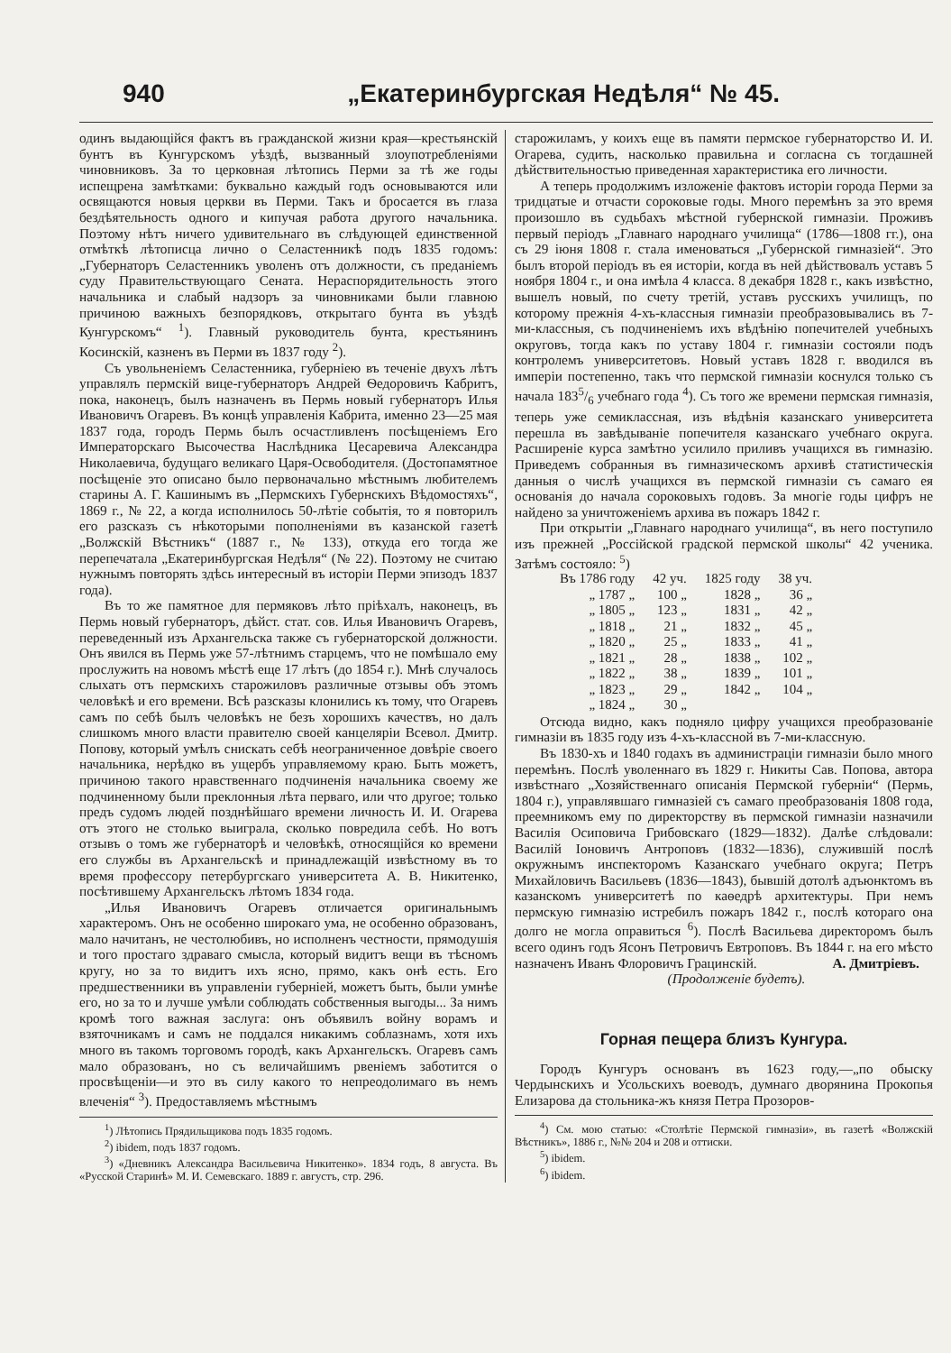940 „Екатеринбургская Недѣля“ № 45.
одинъ выдающійся фактъ въ гражданской жизни края—крестьянскій бунтъ въ Кунгурскомъ уѣздѣ, вызванный злоупотребленіями чиновниковъ. За то церковная лѣтопись Перми за тѣ же годы испещрена замѣтками: буквально каждый годъ основываются или освящаются новыя церкви въ Перми. Такъ и бросается въ глаза бездѣятельность одного и кипучая работа другого начальника. Поэтому нѣтъ ничего удивительнаго въ слѣдующей единственной отмѣткѣ лѣтописца лично о Селастенникѣ подъ 1835 годомъ: „Губернаторъ Селастенникъ уволенъ отъ должности, съ преданіемъ суду Правительствующаго Сената. Нераспорядительность этого начальника и слабый надзоръ за чиновниками были главною причиною важныхъ безпорядковъ, открытаго бунта въ уѣздѣ Кунгурскомъ“ <sup>1</sup>). Главный руководитель бунта, крестьянинъ Косинскій, казненъ въ Перми въ 1837 году <sup>2</sup>).
Съ увольненіемъ Селастенника, губерніею въ теченіе двухъ лѣтъ управлялъ пермскій вице-губернаторъ Андрей Ѳедоровичъ Кабритъ, пока, наконецъ, былъ назначенъ въ Пермь новый губернаторъ Илья Ивановичъ Огаревъ. Въ концѣ управленія Кабрита, именно 23—25 мая 1837 года, городъ Пермь былъ осчастливленъ посѣщеніемъ Его Императорскаго Высочества Наслѣдника Цесаревича Александра Николаевича, будущаго великаго Царя-Освободителя. (Достопамятное посѣщеніе это описано было первоначально мѣстнымъ любителемъ старины А. Г. Кашинымъ въ „Пермскихъ Губернскихъ Вѣдомостяхъ“, 1869 г., № 22, а когда исполнилось 50-лѣтіе событія, то я повторилъ его разсказъ съ нѣкоторыми пополненіями въ казанской газетѣ „Волжскій Вѣстникъ“ (1887 г., № 133), откуда его тогда же перепечатала „Екатеринбургская Недѣля“ (№ 22). Поэтому не считаю нужнымъ повторять здѣсь интересный въ исторіи Перми эпизодъ 1837 года).
Въ то же памятное для пермяковъ лѣто пріѣхалъ, наконецъ, въ Пермь новый губернаторъ, дѣйст. стат. сов. Илья Ивановичъ Огаревъ, переведенный изъ Архангельска также съ губернаторской должности. Онъ явился въ Пермь уже 57-лѣтнимъ старцемъ, что не помѣшало ему прослужить на новомъ мѣстѣ еще 17 лѣтъ (до 1854 г.). Мнѣ случалось слыхать отъ пермскихъ старожиловъ различные отзывы объ этомъ человѣкѣ и его времени. Всѣ разсказы клонились къ тому, что Огаревъ самъ по себѣ былъ человѣкъ не безъ хорошихъ качествъ, но далъ слишкомъ много власти правителю своей канцеляріи Всевол. Дмитр. Попову, который умѣлъ снискать себѣ неограниченное довѣріе своего начальника, нерѣдко въ ущербъ управляемому краю. Быть можетъ, причиною такого нравственнаго подчиненія начальника своему же подчиненному были преклонныя лѣта перваго, или что другое; только предъ судомъ людей позднѣйшаго времени личность И. И. Огарева отъ этого не столько выиграла, сколько повредила себѣ. Но вотъ отзывъ о томъ же губернаторѣ и человѣкѣ, относящійся ко времени его службы въ Архангельскѣ и принадлежащій извѣстному въ то время профессору петербургскаго университета А. В. Никитенко, посѣтившему Архангельскъ лѣтомъ 1834 года.
„Илья Ивановичъ Огаревъ отличается оригинальнымъ характеромъ. Онъ не особенно широкаго ума, не особенно образованъ, мало начитанъ, не честолюбивъ, но исполненъ честности, прямодушія и того простаго здраваго смысла, который видитъ вещи въ тѣсномъ кругу, но за то видитъ ихъ ясно, прямо, какъ онѣ есть. Его предшественники въ управленіи губерніей, можетъ быть, были умнѣе его, но за то и лучше умѣли соблюдать собственныя выгоды... За нимъ кромѣ того важная заслуга: онъ объявилъ войну ворамъ и взяточникамъ и самъ не поддался никакимъ соблазнамъ, хотя ихъ много въ такомъ торговомъ городѣ, какъ Архангельскъ. Огаревъ самъ мало образованъ, но съ величайшимъ рвеніемъ заботится о просвѣщеніи—и это въ силу какого то непреодолимаго въ немъ влеченія“ <sup>3</sup>). Предоставляемъ мѣстнымъ
<sup>1</sup>) Лѣтопись Прядильщикова подъ 1835 годомъ.
<sup>2</sup>) ibidem, подъ 1837 годомъ.
<sup>3</sup>) «Дневникъ Александра Васильевича Никитенко». 1834 годъ, 8 августа. Въ «Русской Старинѣ» М. И. Семевскаго. 1889 г. августъ, стр. 296.
старожиламъ, у коихъ еще въ памяти пермское губернаторство И. И. Огарева, судить, насколько правильна и согласна съ тогдашней дѣйствительностью приведенная характеристика его личности.
А теперь продолжимъ изложеніе фактовъ исторіи города Перми за тридцатые и отчасти сороковые годы. Много перемѣнъ за это время произошло въ судьбахъ мѣстной губернской гимназіи. Проживъ первый періодъ „Главнаго народнаго училища“ (1786—1808 гг.), она съ 29 іюня 1808 г. стала именоваться „Губернской гимназіей“. Это былъ второй періодъ въ ея исторіи, когда въ ней дѣйствовалъ уставъ 5 ноября 1804 г., и она имѣла 4 класса. 8 декабря 1828 г., какъ извѣстно, вышелъ новый, по счету третій, уставъ русскихъ училищъ, по которому прежнія 4-хъ-классныя гимназіи преобразовывались въ 7-ми-классныя, съ подчиненіемъ ихъ вѣдѣнію попечителей учебныхъ округовъ, тогда какъ по уставу 1804 г. гимназіи состояли подъ контролемъ университетовъ. Новый уставъ 1828 г. вводился въ имперіи постепенно, такъ что пермской гимназіи коснулся только съ начала 1835/6 учебнаго года <sup>4</sup>). Съ того же времени пермская гимназія, теперь уже семиклассная, изъ вѣдѣнія казанскаго университета перешла въ завѣдываніе попечителя казанскаго учебнаго округа. Расширеніе курса замѣтно усилило приливъ учащихся въ гимназію. Приведемъ собранныя въ гимназическомъ архивѣ статистическія данныя о числѣ учащихся въ пермской гимназіи съ самаго ея основанія до начала сороковыхъ годовъ. За многіе годы цифръ не найдено за уничтоженіемъ архива въ пожаръ 1842 г.
При открытіи „Главнаго народнаго училища“, въ него поступило изъ прежней „Россійской градской пермской школы“ 42 ученика. Затѣмъ состояло: <sup>5</sup>)
| Въ 1786 году | 42 уч. | 1825 году | 38 уч. |
| „ 1787 „ | 100 „ | 1828 „ | 36 „ |
| „ 1805 „ | 123 „ | 1831 „ | 42 „ |
| „ 1818 „ | 21 „ | 1832 „ | 45 „ |
| „ 1820 „ | 25 „ | 1833 „ | 41 „ |
| „ 1821 „ | 28 „ | 1838 „ | 102 „ |
| „ 1822 „ | 38 „ | 1839 „ | 101 „ |
| „ 1823 „ | 29 „ | 1842 „ | 104 „ |
| „ 1824 „ | 30 „ | | |
Отсюда видно, какъ подняло цифру учащихся преобразованіе гимназіи въ 1835 году изъ 4-хъ-классной въ 7-ми-классную.
Въ 1830-хъ и 1840 годахъ въ администраціи гимназіи было много перемѣнъ. Послѣ уволеннаго въ 1829 г. Никиты Сав. Попова, автора извѣстнаго „Хозяйственнаго описанія Пермской губерніи“ (Пермь, 1804 г.), управлявшаго гимназіей съ самаго преобразованія 1808 года, преемникомъ ему по директорству въ пермской гимназіи назначили Василія Осиповича Грибовскаго (1829—1832). Далѣе слѣдовали: Василій Іоновичъ Антроповъ (1832—1836), служившій послѣ окружнымъ инспекторомъ Казанскаго учебнаго округа; Петръ Михайловичъ Васильевъ (1836—1843), бывшій дотолѣ адъюнктомъ въ казанскомъ университетѣ по каѳедрѣ архитектуры. При немъ пермскую гимназію истребилъ пожаръ 1842 г., послѣ котораго она долго не могла оправиться <sup>6</sup>). Послѣ Васильева директоромъ былъ всего одинъ годъ Ясонъ Петровичъ Евтроповъ. Въ 1844 г. на его мѣсто назначенъ Иванъ Флоровичъ Грацинскій. А. Дмитріевъ.
(Продолженіе будетъ).
Горная пещера близъ Кунгура.
Городъ Кунгуръ основанъ въ 1623 году,—„по обыску Чердынскихъ и Усольскихъ воеводъ, думнаго дворянина Прокопья Елизарова да стольника-жъ князя Петра Прозоров-
<sup>4</sup>) См. мою статью: «Столѣтіе Пермской гимназіи», въ газетѣ «Волжскій Вѣстникъ», 1886 г., №№ 204 и 208 и оттиски.
<sup>5</sup>) ibidem.
<sup>6</sup>) ibidem.